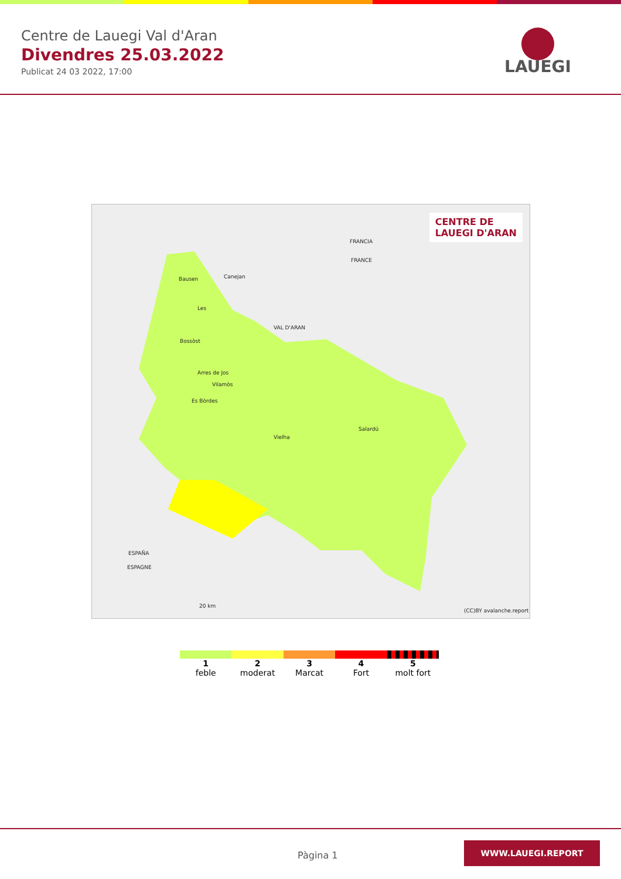Centre de Lauegi Val d'Aran
Divendres 25.03.2022
Publicat 24 03 2022, 17:00
LAUEGI
CENTRE DE
LAUEGI D'ARAN
Bausen Canejan
Les
Bossòst
VAL D'ARAN
FRANCIA
FRANCE
Arres de Jos
Vilamòs
Es Bòrdes
Vielha
Salardú
ESPAÑA
ESPAGNE
20 km
(CC)BY avalanche.report
1
feble
2
moderat
3
Marcat
4
Fort
5
molt fort
Pàgina 1
WWW.LAUEGI.REPORT